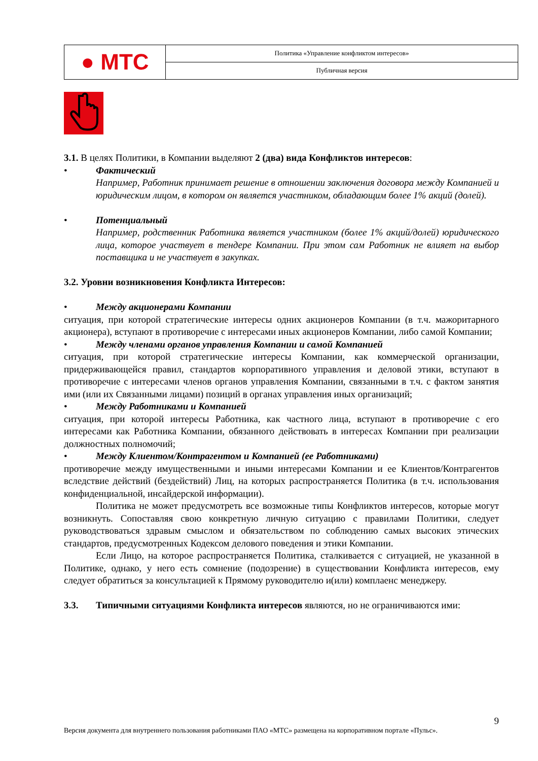| ● МТС | Политика «Управление конфликтом интересов» |
| | Публичная версия |
3.1. В целях Политики, в Компании выделяют 2 (два) вида Конфликтов интересов:
• Фактический
Например, Работник принимает решение в отношении заключения договора между Компанией и юридическим лицом, в котором он является участником, обладающим более 1% акций (долей).
• Потенциальный
Например, родственник Работника является участником (более 1% акций/долей) юридического лица, которое участвует в тендере Компании. При этом сам Работник не влияет на выбор поставщика и не участвует в закупках.
3.2. Уровни возникновения Конфликта Интересов:
• Между акционерами Компании
ситуация, при которой стратегические интересы одних акционеров Компании (в т.ч. мажоритарного акционера), вступают в противоречие с интересами иных акционеров Компании, либо самой Компании;
• Между членами органов управления Компании и самой Компанией
ситуация, при которой стратегические интересы Компании, как коммерческой организации, придерживающейся правил, стандартов корпоративного управления и деловой этики, вступают в противоречие с интересами членов органов управления Компании, связанными в т.ч. с фактом занятия ими (или их Связанными лицами) позиций в органах управления иных организаций;
• Между Работниками и Компанией
ситуация, при которой интересы Работника, как частного лица, вступают в противоречие с его интересами как Работника Компании, обязанного действовать в интересах Компании при реализации должностных полномочий;
• Между Клиентом/Контрагентом и Компанией (ее Работниками)
противоречие между имущественными и иными интересами Компании и ее Клиентов/Контрагентов вследствие действий (бездействий) Лиц, на которых распространяется Политика (в т.ч. использования конфиденциальной, инсайдерской информации).
Политика не может предусмотреть все возможные типы Конфликтов интересов, которые могут возникнуть. Сопоставляя свою конкретную личную ситуацию с правилами Политики, следует руководствоваться здравым смыслом и обязательством по соблюдению самых высоких этических стандартов, предусмотренных Кодексом делового поведения и этики Компании.
Если Лицо, на которое распространяется Политика, сталкивается с ситуацией, не указанной в Политике, однако, у него есть сомнение (подозрение) в существовании Конфликта интересов, ему следует обратиться за консультацией к Прямому руководителю и(или) комплаенс менеджеру.
3.3. Типичными ситуациями Конфликта интересов являются, но не ограничиваются ими:
9
Версия документа для внутреннего пользования работниками ПАО «МТС» размещена на корпоративном портале «Пульс».